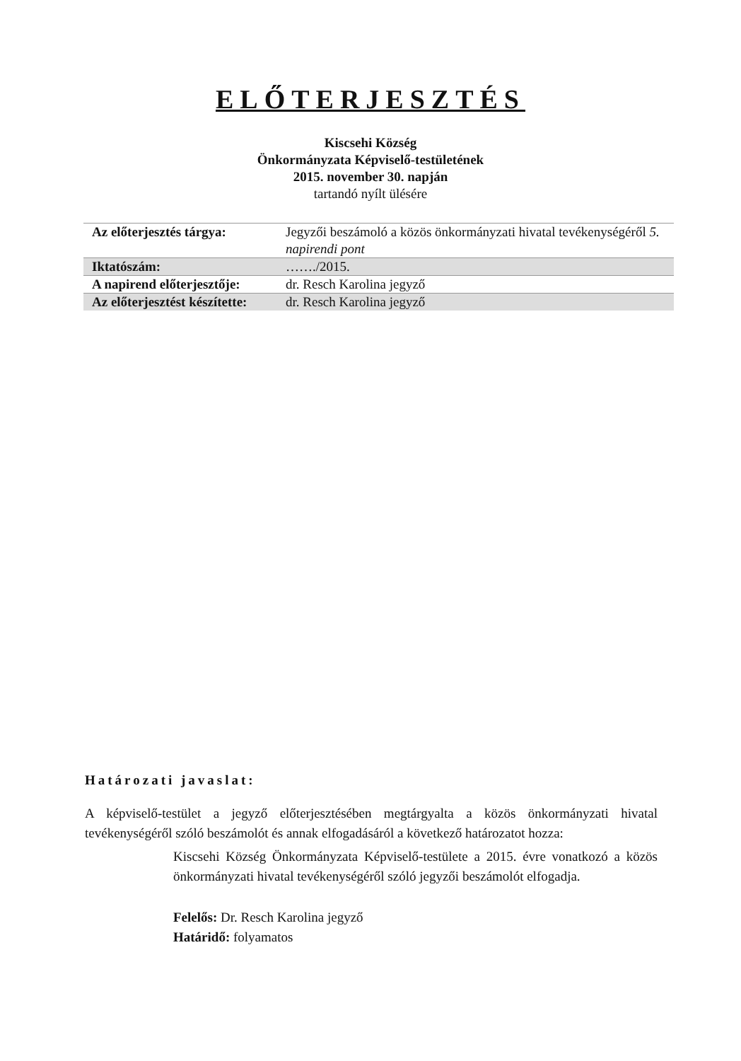ELŐTERJESZTÉS
Kiscsehi Község
Önkormányzata Képviselő-testületének
2015. november 30. napján
tartandó nyílt ülésére
| Az előterjesztés tárgya: | Jegyzői beszámoló a közös önkormányzati hivatal tevékenységéről 5. napirendi pont |
| Iktatószám: | ……./2015. |
| A napirend előterjesztője: | dr. Resch Karolina jegyző |
| Az előterjesztést készítette: | dr. Resch Karolina jegyző |
Határozati javaslat:
A képviselő-testület a jegyző előterjesztésében megtárgyalta a közös önkormányzati hivatal tevékenységéről szóló beszámolót és annak elfogadásáról a következő határozatot hozza:
Kiscsehi Község Önkormányzata Képviselő-testülete a 2015. évre vonatkozó a közös önkormányzati hivatal tevékenységéről szóló jegyzői beszámolót elfogadja.
Felelős: Dr. Resch Karolina jegyző
Határidő: folyamatos